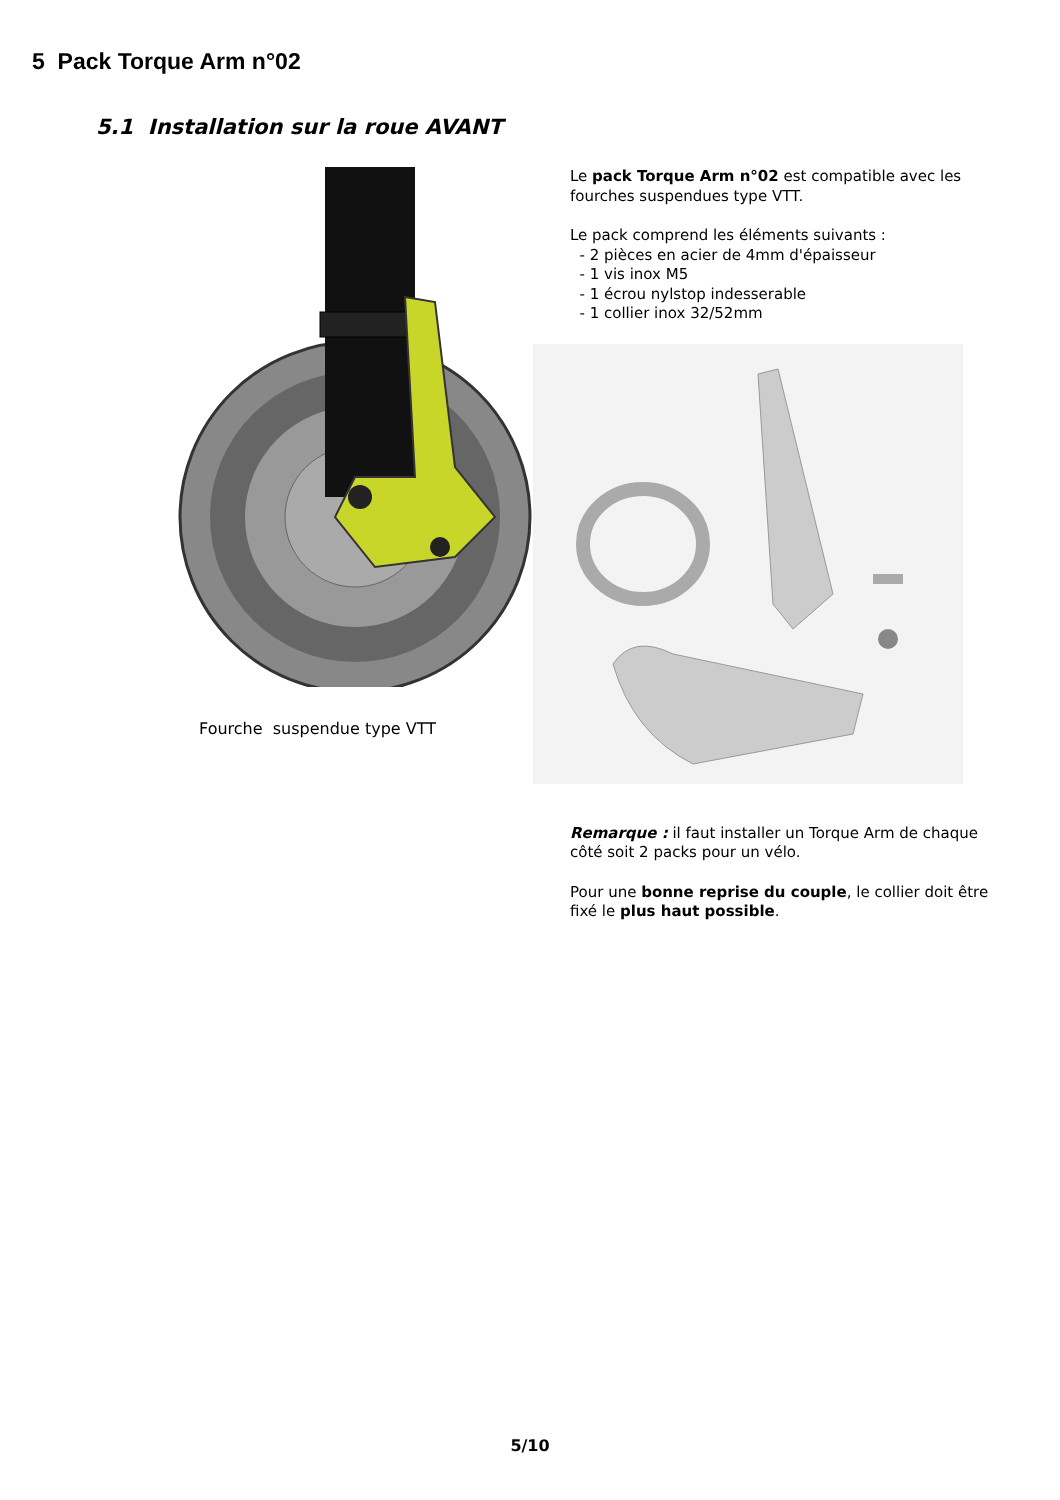5 Pack Torque Arm n°02
5.1 Installation sur la roue AVANT
Fourche suspendue type VTT
Le pack Torque Arm n°02 est compatible avec les fourches suspendues type VTT.
Le pack comprend les éléments suivants :
- 2 pièces en acier de 4mm d'épaisseur
- 1 vis inox M5
- 1 écrou nylstop indesserable
- 1 collier inox 32/52mm
Remarque : il faut installer un Torque Arm de chaque côté soit 2 packs pour un vélo.
Pour une bonne reprise du couple, le collier doit être fixé le plus haut possible.
5/10